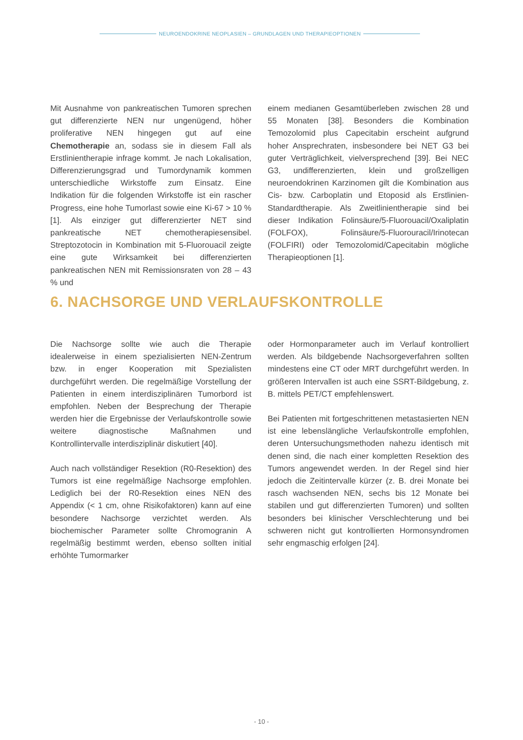NEUROENDOKRINE NEOPLASIEN – GRUNDLAGEN UND THERAPIEOPTIONEN
Mit Ausnahme von pankreatischen Tumoren sprechen gut differenzierte NEN nur ungenügend, höher proliferative NEN hingegen gut auf eine Chemotherapie an, sodass sie in diesem Fall als Erstlinientherapie infrage kommt. Je nach Lokalisation, Differenzierungsgrad und Tumordynamik kommen unterschiedliche Wirkstoffe zum Einsatz. Eine Indikation für die folgenden Wirkstoffe ist ein rascher Progress, eine hohe Tumorlast sowie eine Ki-67 > 10 % [1]. Als einziger gut differenzierter NET sind pankreatische NET chemotherapiesensibel. Streptozotocin in Kombination mit 5-Fluorouacil zeigte eine gute Wirksamkeit bei differenzierten pankreatischen NEN mit Remissionsraten von 28 – 43 % und
einem medianen Gesamtüberleben zwischen 28 und 55 Monaten [38]. Besonders die Kombination Temozolomid plus Capecitabin erscheint aufgrund hoher Ansprechraten, insbesondere bei NET G3 bei guter Verträglichkeit, vielversprechend [39]. Bei NEC G3, undifferenzierten, klein und großzelligen neuroendokrinen Karzinomen gilt die Kombination aus Cis- bzw. Carboplatin und Etoposid als Erstlinien-Standardtherapie. Als Zweitlinientherapie sind bei dieser Indikation Folinsäure/5-Fluorouacil/Oxaliplatin (FOLFOX), Folinsäure/5-Fluorouracil/Irinotecan (FOLFIRI) oder Temozolomid/Capecitabin mögliche Therapieoptionen [1].
6. NACHSORGE UND VERLAUFSKONTROLLE
Die Nachsorge sollte wie auch die Therapie idealerweise in einem spezialisierten NEN-Zentrum bzw. in enger Kooperation mit Spezialisten durchgeführt werden. Die regelmäßige Vorstellung der Patienten in einem interdisziplinären Tumorbord ist empfohlen. Neben der Besprechung der Therapie werden hier die Ergebnisse der Verlaufskontrolle sowie weitere diagnostische Maßnahmen und Kontrollintervalle interdisziplinär diskutiert [40].
Auch nach vollständiger Resektion (R0-Resektion) des Tumors ist eine regelmäßige Nachsorge empfohlen. Lediglich bei der R0-Resektion eines NEN des Appendix (< 1 cm, ohne Risikofaktoren) kann auf eine besondere Nachsorge verzichtet werden. Als biochemischer Parameter sollte Chromogranin A regelmäßig bestimmt werden, ebenso sollten initial erhöhte Tumormarker
oder Hormonparameter auch im Verlauf kontrolliert werden. Als bildgebende Nachsorgeverfahren sollten mindestens eine CT oder MRT durchgeführt werden. In größeren Intervallen ist auch eine SSRT-Bildgebung, z. B. mittels PET/CT empfehlenswert.
Bei Patienten mit fortgeschrittenen metastasierten NEN ist eine lebenslängliche Verlaufskontrolle empfohlen, deren Untersuchungsmethoden nahezu identisch mit denen sind, die nach einer kompletten Resektion des Tumors angewendet werden. In der Regel sind hier jedoch die Zeitintervalle kürzer (z. B. drei Monate bei rasch wachsenden NEN, sechs bis 12 Monate bei stabilen und gut differenzierten Tumoren) und sollten besonders bei klinischer Verschlechterung und bei schweren nicht gut kontrollierten Hormonsyndromen sehr engmaschig erfolgen [24].
- 10 -